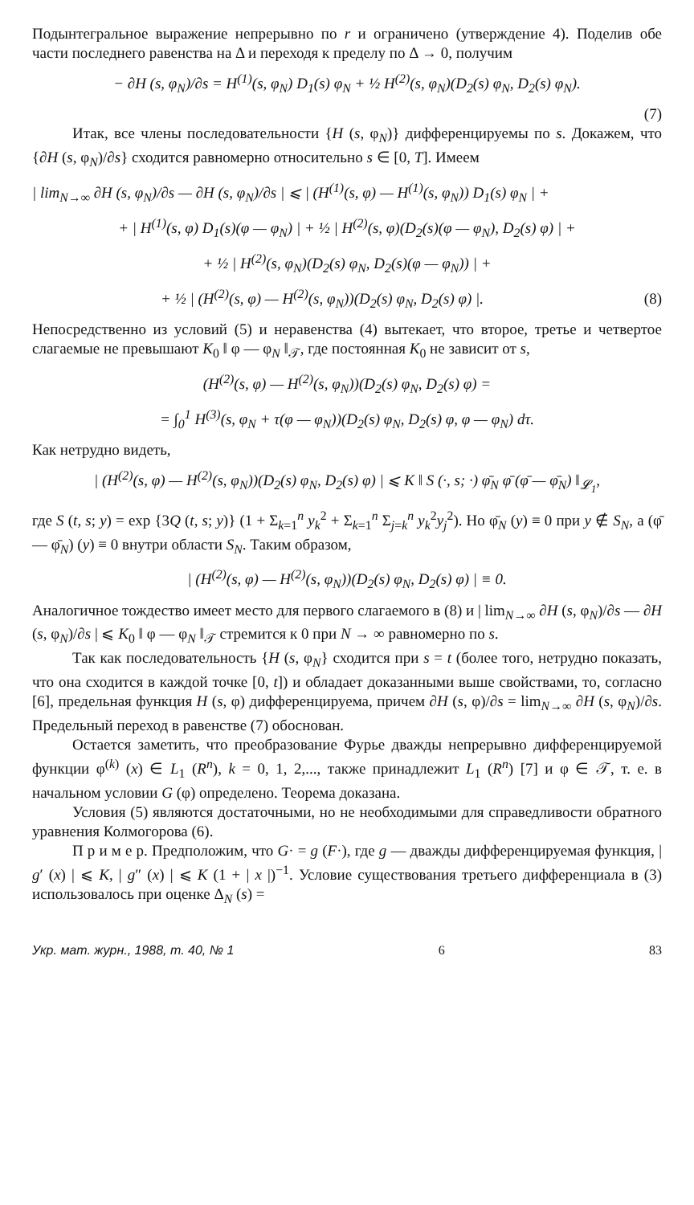Подынтегральное выражение непрерывно по r и ограничено (утверждение 4). Поделив обе части последнего равенства на Δ и переходя к пределу по Δ → 0, получим
− ∂H (s, φ<sub>N</sub>)/∂s = H<sup>(1)</sup>(s, φ<sub>N</sub>) D<sub>1</sub>(s) φ<sub>N</sub> + ½ H<sup>(2)</sup>(s, φ<sub>N</sub>)(D<sub>2</sub>(s) φ<sub>N</sub>, D<sub>2</sub>(s) φ<sub>N</sub>).
(7)
Итак, все члены последовательности {H (s, φ<sub>N</sub>)} дифференцируемы по s. Докажем, что {∂H (s, φ<sub>N</sub>)/∂s} сходится равномерно относительно s ∈ [0, T]. Имеем
| lim<sub>N→∞</sub> ∂H (s, φ<sub>N</sub>)/∂s — ∂H (s, φ<sub>N</sub>)/∂s | ⩽ | (H<sup>(1)</sup>(s, φ) — H<sup>(1)</sup>(s, φ<sub>N</sub>)) D<sub>1</sub>(s) φ<sub>N</sub> | +
+ | H<sup>(1)</sup>(s, φ) D<sub>1</sub>(s)(φ — φ<sub>N</sub>) | + ½ | H<sup>(2)</sup>(s, φ)(D<sub>2</sub>(s)(φ — φ<sub>N</sub>), D<sub>2</sub>(s) φ) | +
+ ½ | H<sup>(2)</sup>(s, φ<sub>N</sub>)(D<sub>2</sub>(s) φ<sub>N</sub>, D<sub>2</sub>(s)(φ — φ<sub>N</sub>)) | +
+ ½ | (H<sup>(2)</sup>(s, φ) — H<sup>(2)</sup>(s, φ<sub>N</sub>))(D<sub>2</sub>(s) φ<sub>N</sub>, D<sub>2</sub>(s) φ) |. (8)
Непосредственно из условий (5) и неравенства (4) вытекает, что второе, третье и четвертое слагаемые не превышают K<sub>0</sub> ‖ φ — φ<sub>N</sub> ‖<sub>𝒯</sub>, где постоянная K<sub>0</sub> не зависит от s,
(H<sup>(2)</sup>(s, φ) — H<sup>(2)</sup>(s, φ<sub>N</sub>))(D<sub>2</sub>(s) φ<sub>N</sub>, D<sub>2</sub>(s) φ) =
= ∫<sub>0</sub><sup>1</sup> H<sup>(3)</sup>(s, φ<sub>N</sub> + τ(φ — φ<sub>N</sub>))(D<sub>2</sub>(s) φ<sub>N</sub>, D<sub>2</sub>(s) φ, φ — φ<sub>N</sub>) dτ.
Как нетрудно видеть,
| (H<sup>(2)</sup>(s, φ) — H<sup>(2)</sup>(s, φ<sub>N</sub>))(D<sub>2</sub>(s) φ<sub>N</sub>, D<sub>2</sub>(s) φ) | ⩽ K ‖ S (·, s; ·) φ̄<sub>N</sub> φ̄ (φ̄ — φ̄<sub>N</sub>) ‖<sub>𝓛<sub>1</sub></sub>,
где S (t, s; y) = exp {3Q (t, s; y)} (1 + Σ<sub>k=1</sub><sup>n</sup> y<sub>k</sub><sup>2</sup> + Σ<sub>k=1</sub><sup>n</sup> Σ<sub>j=k</sub><sup>n</sup> y<sub>k</sub><sup>2</sup>y<sub>j</sub><sup>2</sup>). Но φ̄<sub>N</sub> (y) ≡ 0 при y ∉ S<sub>N</sub>, а (φ̄ — φ̄<sub>N</sub>) (y) ≡ 0 внутри области S<sub>N</sub>. Таким образом,
| (H<sup>(2)</sup>(s, φ) — H<sup>(2)</sup>(s, φ<sub>N</sub>))(D<sub>2</sub>(s) φ<sub>N</sub>, D<sub>2</sub>(s) φ) | ≡ 0.
Аналогичное тождество имеет место для первого слагаемого в (8) и | lim<sub>N→∞</sub> ∂H (s, φ<sub>N</sub>)/∂s — ∂H (s, φ<sub>N</sub>)/∂s | ⩽ K<sub>0</sub> ‖ φ — φ<sub>N</sub> ‖<sub>𝒯</sub> стремится к 0 при N → ∞ равномерно по s.
Так как последовательность {H (s, φ<sub>N</sub>} сходится при s = t (более того, нетрудно показать, что она сходится в каждой точке [0, t]) и обладает доказанными выше свойствами, то, согласно [6], предельная функция H (s, φ) дифференцируема, причем ∂H (s, φ)/∂s = lim<sub>N→∞</sub> ∂H (s, φ<sub>N</sub>)/∂s. Предельный переход в равенстве (7) обоснован.
Остается заметить, что преобразование Фурье дважды непрерывно дифференцируемой функции φ<sup>(k)</sup> (x) ∈ L<sub>1</sub> (R<sup>n</sup>), k = 0, 1, 2,..., также принадлежит L<sub>1</sub> (R<sup>n</sup>) [7] и φ ∈ 𝒯, т. е. в начальном условии G (φ) определено. Теорема доказана.
Условия (5) являются достаточными, но не необходимыми для справедливости обратного уравнения Колмогорова (6).
П р и м е р. Предположим, что G· = g (F·), где g — дважды дифференцируемая функция, | g′ (x) | ⩽ K, | g″ (x) | ⩽ K (1 + | x |)<sup>−1</sup>. Условие существования третьего дифференциала в (3) использовалось при оценке Δ<sub>N</sub> (s) =
Укр. мат. журн., 1988, т. 40, № 1 6 83